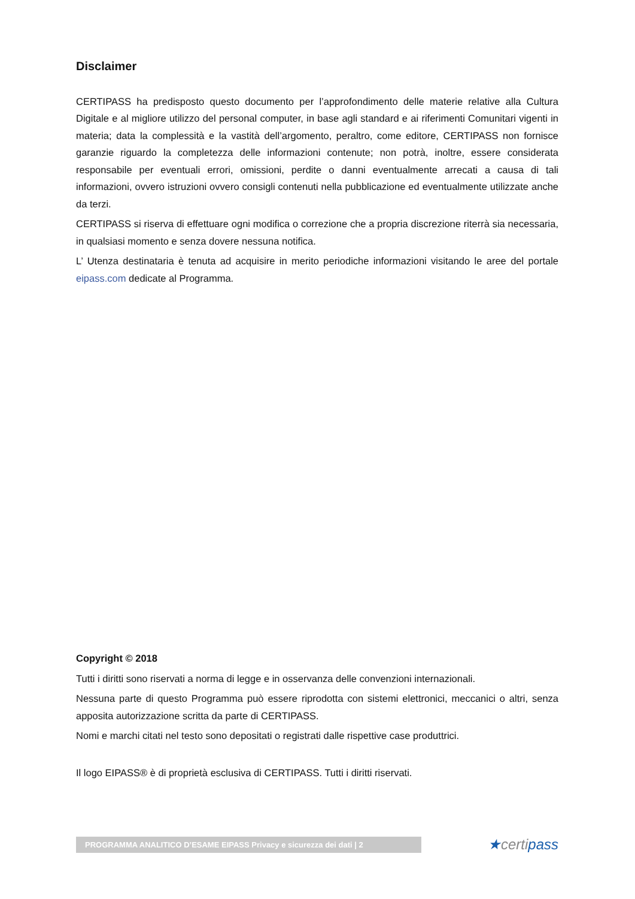Disclaimer
CERTIPASS ha predisposto questo documento per l’approfondimento delle materie relative alla Cultura Digitale e al migliore utilizzo del personal computer, in base agli standard e ai riferimenti Comunitari vigenti in materia; data la complessità e la vastità dell’argomento, peraltro, come editore, CERTIPASS non fornisce garanzie riguardo la completezza delle informazioni contenute; non potrà, inoltre, essere considerata responsabile per eventuali errori, omissioni, perdite o danni eventualmente arrecati a causa di tali informazioni, ovvero istruzioni ovvero consigli contenuti nella pubblicazione ed eventualmente utilizzate anche da terzi.
CERTIPASS si riserva di effettuare ogni modifica o correzione che a propria discrezione riterrà sia necessaria, in qualsiasi momento e senza dovere nessuna notifica.
L’ Utenza destinataria è tenuta ad acquisire in merito periodiche informazioni visitando le aree del portale eipass.com dedicate al Programma.
Copyright © 2018
Tutti i diritti sono riservati a norma di legge e in osservanza delle convenzioni internazionali.
Nessuna parte di questo Programma può essere riprodotta con sistemi elettronici, meccanici o altri, senza apposita autorizzazione scritta da parte di CERTIPASS.
Nomi e marchi citati nel testo sono depositati o registrati dalle rispettive case produttrici.
Il logo EIPASS® è di proprietà esclusiva di CERTIPASS. Tutti i diritti riservati.
PROGRAMMA ANALITICO D’ESAME EIPASS Privacy e sicurezza dei dati | 2
★certipass